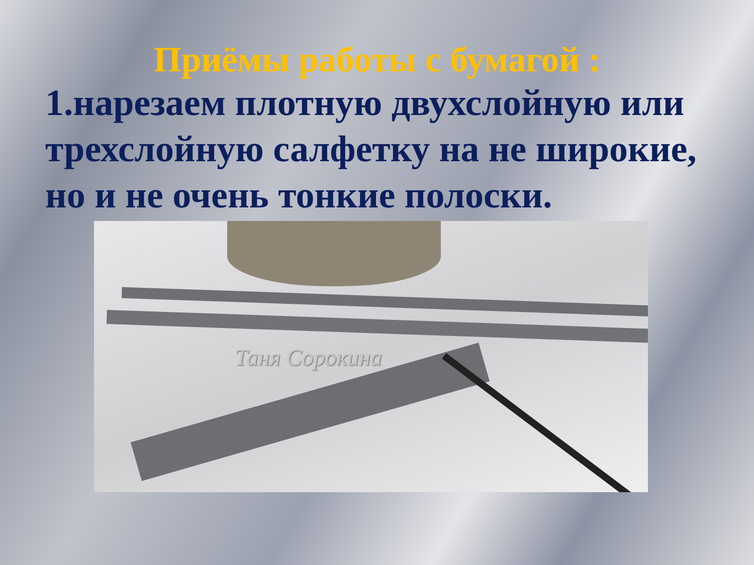Приёмы работы с бумагой :
1.нарезаем плотную двухслойную или трехслойную салфетку на не широкие, но и не очень тонкие полоски.
Таня Сорокина